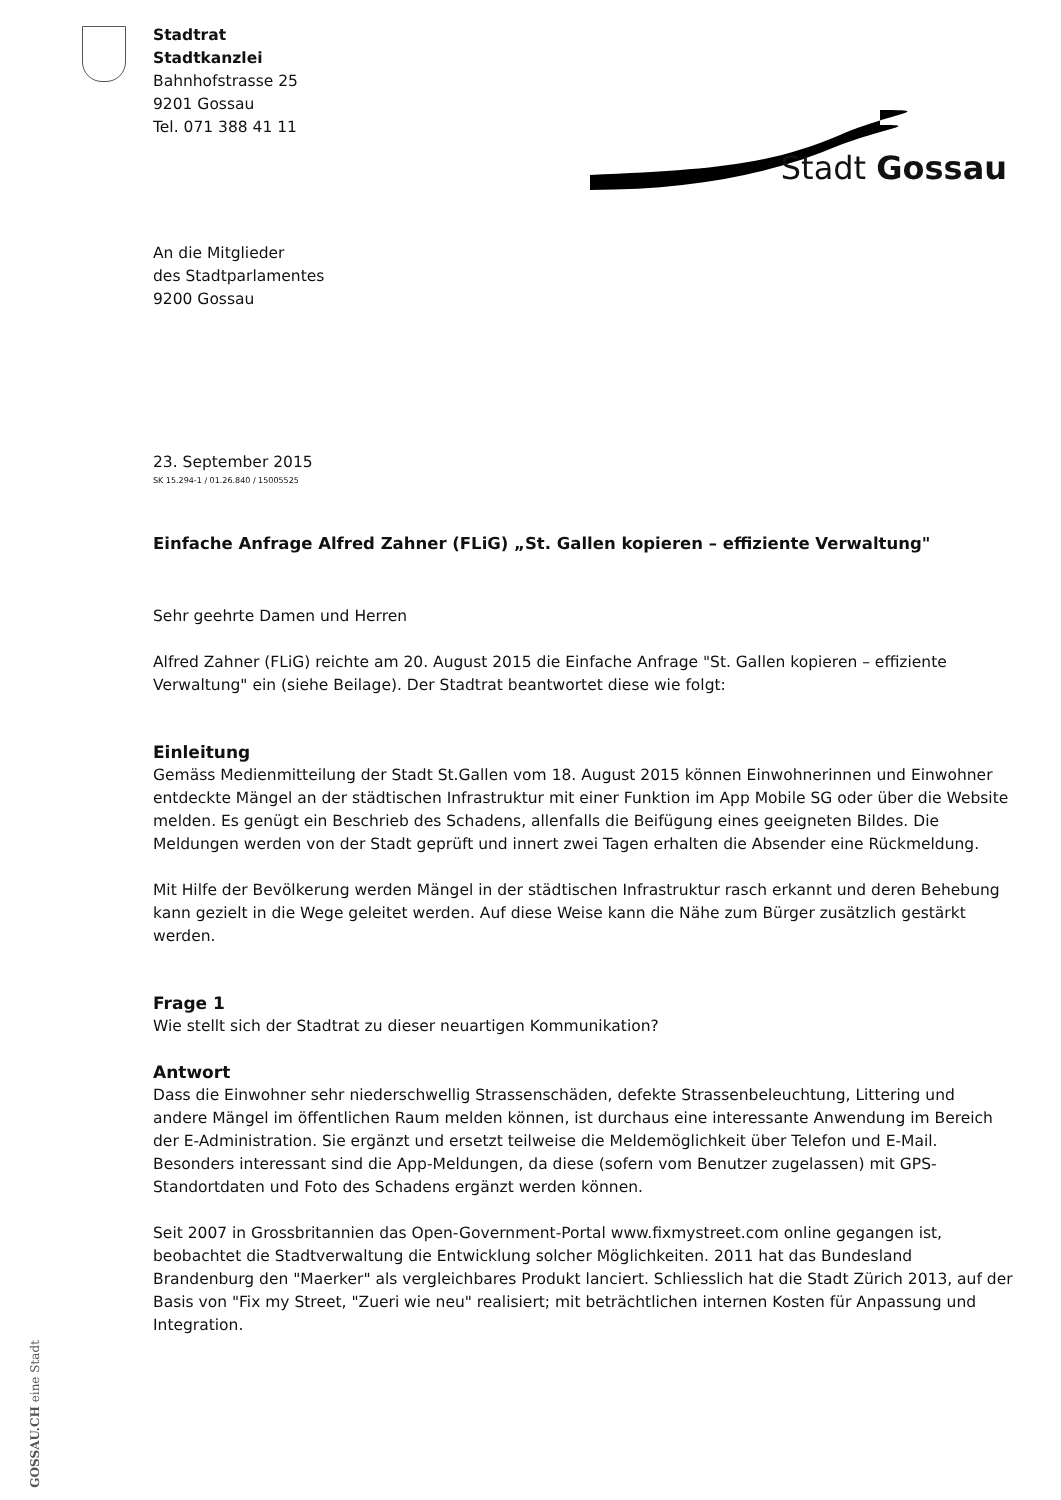Stadtrat
Stadtkanzlei
Bahnhofstrasse 25
9201 Gossau
Tel. 071 388 41 11
Stadt Gossau
An die Mitglieder
des Stadtparlamentes
9200 Gossau
23. September 2015
SK 15.294-1 / 01.26.840 / 15005525
Einfache Anfrage Alfred Zahner (FLiG) „St. Gallen kopieren – effiziente Verwaltung"
Sehr geehrte Damen und Herren
Alfred Zahner (FLiG) reichte am 20. August 2015 die Einfache Anfrage "St. Gallen kopieren – effiziente Verwaltung" ein (siehe Beilage). Der Stadtrat beantwortet diese wie folgt:
Einleitung
Gemäss Medienmitteilung der Stadt St.Gallen vom 18. August 2015 können Einwohnerinnen und Einwohner entdeckte Mängel an der städtischen Infrastruktur mit einer Funktion im App Mobile SG oder über die Website melden. Es genügt ein Beschrieb des Schadens, allenfalls die Beifügung eines geeigneten Bildes. Die Meldungen werden von der Stadt geprüft und innert zwei Tagen erhalten die Absender eine Rückmeldung.
Mit Hilfe der Bevölkerung werden Mängel in der städtischen Infrastruktur rasch erkannt und deren Behebung kann gezielt in die Wege geleitet werden. Auf diese Weise kann die Nähe zum Bürger zusätzlich gestärkt werden.
Frage 1
Wie stellt sich der Stadtrat zu dieser neuartigen Kommunikation?
Antwort
Dass die Einwohner sehr niederschwellig Strassenschäden, defekte Strassenbeleuchtung, Littering und andere Mängel im öffentlichen Raum melden können, ist durchaus eine interessante Anwendung im Bereich der E-Administration. Sie ergänzt und ersetzt teilweise die Meldemöglichkeit über Telefon und E-Mail. Besonders interessant sind die App-Meldungen, da diese (sofern vom Benutzer zugelassen) mit GPS-Standortdaten und Foto des Schadens ergänzt werden können.
Seit 2007 in Grossbritannien das Open-Government-Portal www.fixmystreet.com online gegangen ist, beobachtet die Stadtverwaltung die Entwicklung solcher Möglichkeiten. 2011 hat das Bundesland Brandenburg den "Maerker" als vergleichbares Produkt lanciert. Schliesslich hat die Stadt Zürich 2013, auf der Basis von "Fix my Street, "Zueri wie neu" realisiert; mit beträchtlichen internen Kosten für Anpassung und Integration.
GOSSAU.CH eine Stadt